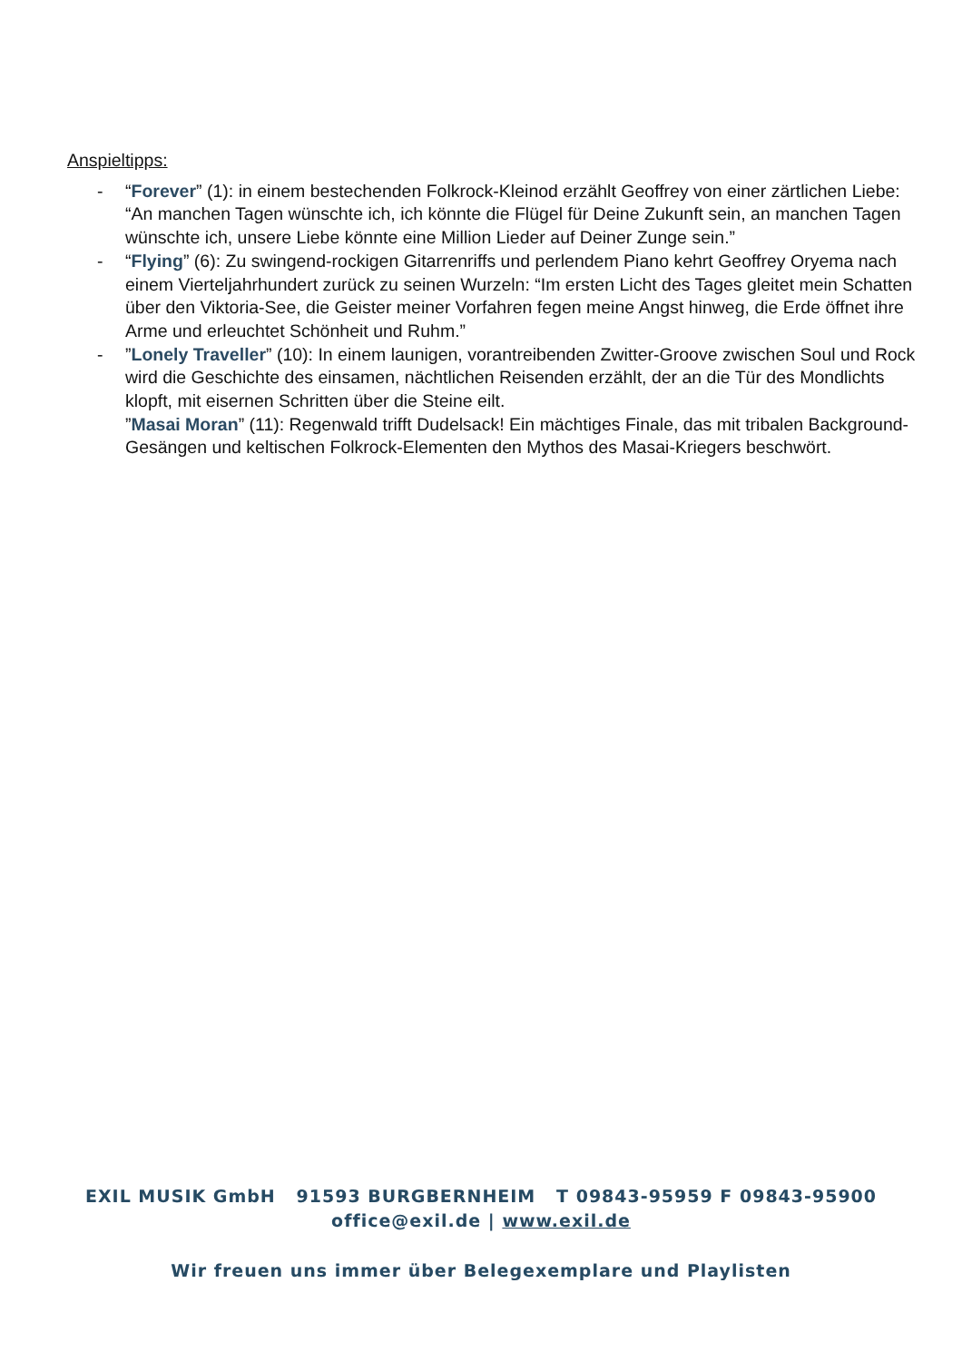Anspieltipps:
- “Forever” (1): in einem bestechenden Folkrock-Kleinod erzählt Geoffrey von einer zärtlichen Liebe: “An manchen Tagen wünschte ich, ich könnte die Flügel für Deine Zukunft sein, an manchen Tagen wünschte ich, unsere Liebe könnte eine Million Lieder auf Deiner Zunge sein.”
- “Flying” (6): Zu swingend-rockigen Gitarrenriffs und perlendem Piano kehrt Geoffrey Oryema nach einem Vierteljahrhundert zurück zu seinen Wurzeln: “Im ersten Licht des Tages gleitet mein Schatten über den Viktoria-See, die Geister meiner Vorfahren fegen meine Angst hinweg, die Erde öffnet ihre Arme und erleuchtet Schönheit und Ruhm.”
- ”Lonely Traveller” (10): In einem launigen, vorantreibenden Zwitter-Groove zwischen Soul und Rock wird die Geschichte des einsamen, nächtlichen Reisenden erzählt, der an die Tür des Mondlichts klopft, mit eisernen Schritten über die Steine eilt.
”Masai Moran” (11): Regenwald trifft Dudelsack! Ein mächtiges Finale, das mit tribalen Background-Gesängen und keltischen Folkrock-Elementen den Mythos des Masai-Kriegers beschwört.
EXIL MUSIK GmbH 91593 BURGBERNHEIM T 09843-95959 F 09843-95900
office@exil.de | www.exil.de
Wir freuen uns immer über Belegexemplare und Playlisten